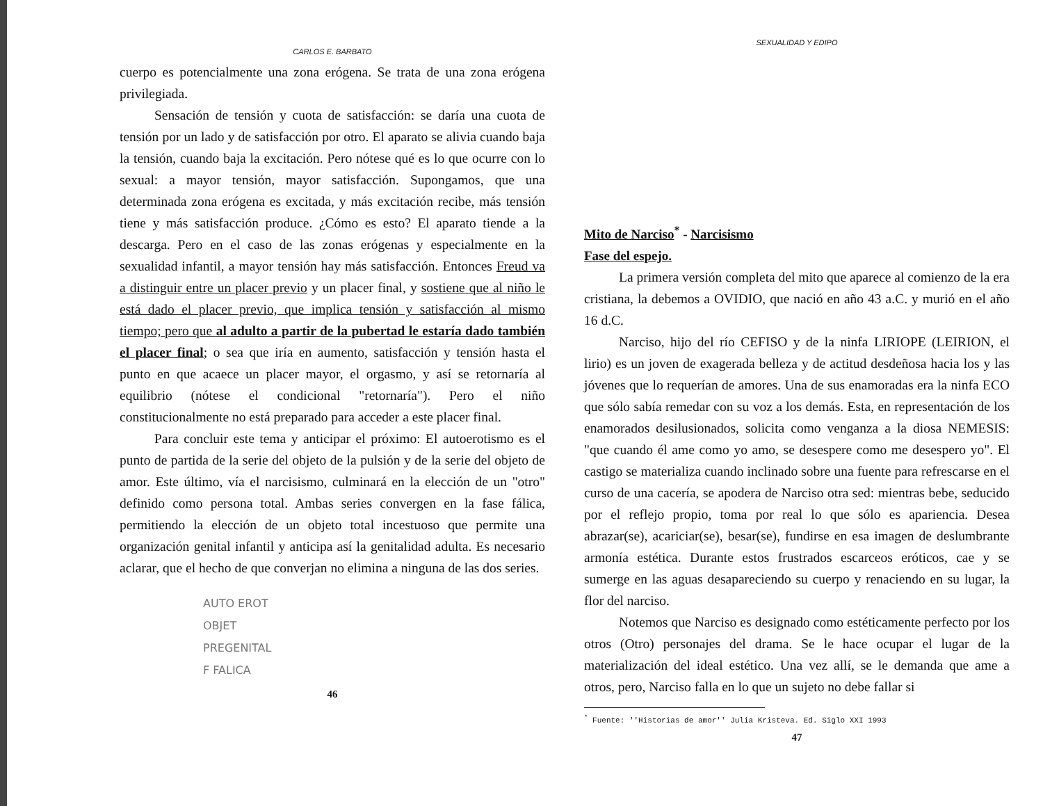CARLOS E. BARBATO
cuerpo es potencialmente una zona erógena. Se trata de una zona erógena privilegiada.
Sensación de tensión y cuota de satisfacción: se daría una cuota de tensión por un lado y de satisfacción por otro. El aparato se alivia cuando baja la tensión, cuando baja la excitación. Pero nótese qué es lo que ocurre con lo sexual: a mayor tensión, mayor satisfacción. Supongamos, que una determinada zona erógena es excitada, y más excitación recibe, más tensión tiene y más satisfacción produce. ¿Cómo es esto? El aparato tiende a la descarga. Pero en el caso de las zonas erógenas y especialmente en la sexualidad infantil, a mayor tensión hay más satisfacción. Entonces Freud va a distinguir entre un placer previo y un placer final, y sostiene que al niño le está dado el placer previo, que implica tensión y satisfacción al mismo tiempo; pero que al adulto a partir de la pubertad le estaría dado también el placer final; o sea que iría en aumento, satisfacción y tensión hasta el punto en que acaece un placer mayor, el orgasmo, y así se retornaría al equilibrio (nótese el condicional "retornaría"). Pero el niño constitucionalmente no está preparado para acceder a este placer final.
Para concluir este tema y anticipar el próximo: El autoerotismo es el punto de partida de la serie del objeto de la pulsión y de la serie del objeto de amor. Este último, vía el narcisismo, culminará en la elección de un "otro" definido como persona total. Ambas series convergen en la fase fálica, permitiendo la elección de un objeto total incestuoso que permite una organización genital infantil y anticipa así la genitalidad adulta. Es necesario aclarar, que el hecho de que converjan no elimina a ninguna de las dos series.
AUTO EROT
OBJET
PREGENITAL
F FALICA
46
SEXUALIDAD Y EDIPO
Mito de Narciso<sup>*</sup> - Narcisismo
Fase del espejo.
La primera versión completa del mito que aparece al comienzo de la era cristiana, la debemos a OVIDIO, que nació en año 43 a.C. y murió en el año 16 d.C.
Narciso, hijo del río CEFISO y de la ninfa LIRIOPE (LEIRION, el lirio) es un joven de exagerada belleza y de actitud desdeñosa hacia los y las jóvenes que lo requerían de amores. Una de sus enamoradas era la ninfa ECO que sólo sabía remedar con su voz a los demás. Esta, en representación de los enamorados desilusionados, solicita como venganza a la diosa NEMESIS: "que cuando él ame como yo amo, se desespere como me desespero yo". El castigo se materializa cuando inclinado sobre una fuente para refrescarse en el curso de una cacería, se apodera de Narciso otra sed: mientras bebe, seducido por el reflejo propio, toma por real lo que sólo es apariencia. Desea abrazar(se), acariciar(se), besar(se), fundirse en esa imagen de deslumbrante armonía estética. Durante estos frustrados escarceos eróticos, cae y se sumerge en las aguas desapareciendo su cuerpo y renaciendo en su lugar, la flor del narciso.
Notemos que Narciso es designado como estéticamente perfecto por los otros (Otro) personajes del drama. Se le hace ocupar el lugar de la materialización del ideal estético. Una vez allí, se le demanda que ame a otros, pero, Narciso falla en lo que un sujeto no debe fallar si
<sup>*</sup> Fuente: ''Historias de amor'' Julia Kristeva. Ed. Siglo XXI 1993
47